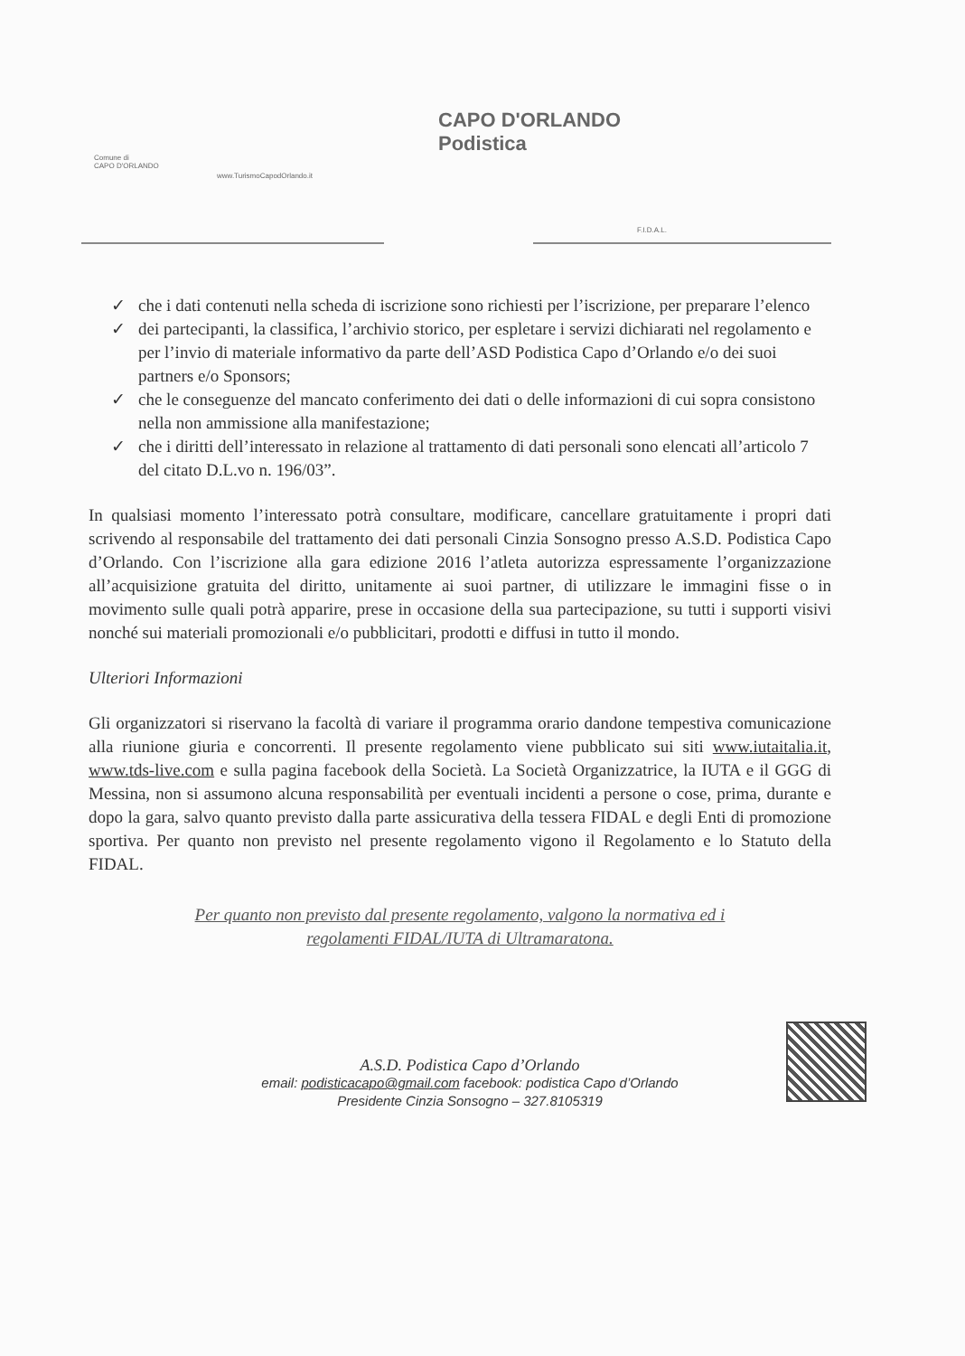Comune di
CAPO D'ORLANDO
www.TurismoCapodOrlando.it
CAPO D'ORLANDO
Podistica
F.I.D.A.L.
✓ che i dati contenuti nella scheda di iscrizione sono richiesti per l’iscrizione, per preparare l’elenco
✓ dei partecipanti, la classifica, l’archivio storico, per espletare i servizi dichiarati nel regolamento e per l’invio di materiale informativo da parte dell’ASD Podistica Capo d’Orlando e/o dei suoi partners e/o Sponsors;
✓ che le conseguenze del mancato conferimento dei dati o delle informazioni di cui sopra consistono nella non ammissione alla manifestazione;
✓ che i diritti dell’interessato in relazione al trattamento di dati personali sono elencati all’articolo 7 del citato D.L.vo n. 196/03”.
In qualsiasi momento l’interessato potrà consultare, modificare, cancellare gratuitamente i propri dati scrivendo al responsabile del trattamento dei dati personali Cinzia Sonsogno presso A.S.D. Podistica Capo d’Orlando. Con l’iscrizione alla gara edizione 2016 l’atleta autorizza espressamente l’organizzazione all’acquisizione gratuita del diritto, unitamente ai suoi partner, di utilizzare le immagini fisse o in movimento sulle quali potrà apparire, prese in occasione della sua partecipazione, su tutti i supporti visivi nonché sui materiali promozionali e/o pubblicitari, prodotti e diffusi in tutto il mondo.
Ulteriori Informazioni
Gli organizzatori si riservano la facoltà di variare il programma orario dandone tempestiva comunicazione alla riunione giuria e concorrenti. Il presente regolamento viene pubblicato sui siti www.iutaitalia.it, www.tds-live.com e sulla pagina facebook della Società. La Società Organizzatrice, la IUTA e il GGG di Messina, non si assumono alcuna responsabilità per eventuali incidenti a persone o cose, prima, durante e dopo la gara, salvo quanto previsto dalla parte assicurativa della tessera FIDAL e degli Enti di promozione sportiva. Per quanto non previsto nel presente regolamento vigono il Regolamento e lo Statuto della FIDAL.
Per quanto non previsto dal presente regolamento, valgono la normativa ed i
regolamenti FIDAL/IUTA di Ultramaratona.
A.S.D. Podistica Capo d’Orlando
email: podisticacapo@gmail.com facebook: podistica Capo d’Orlando
Presidente Cinzia Sonsogno – 327.8105319